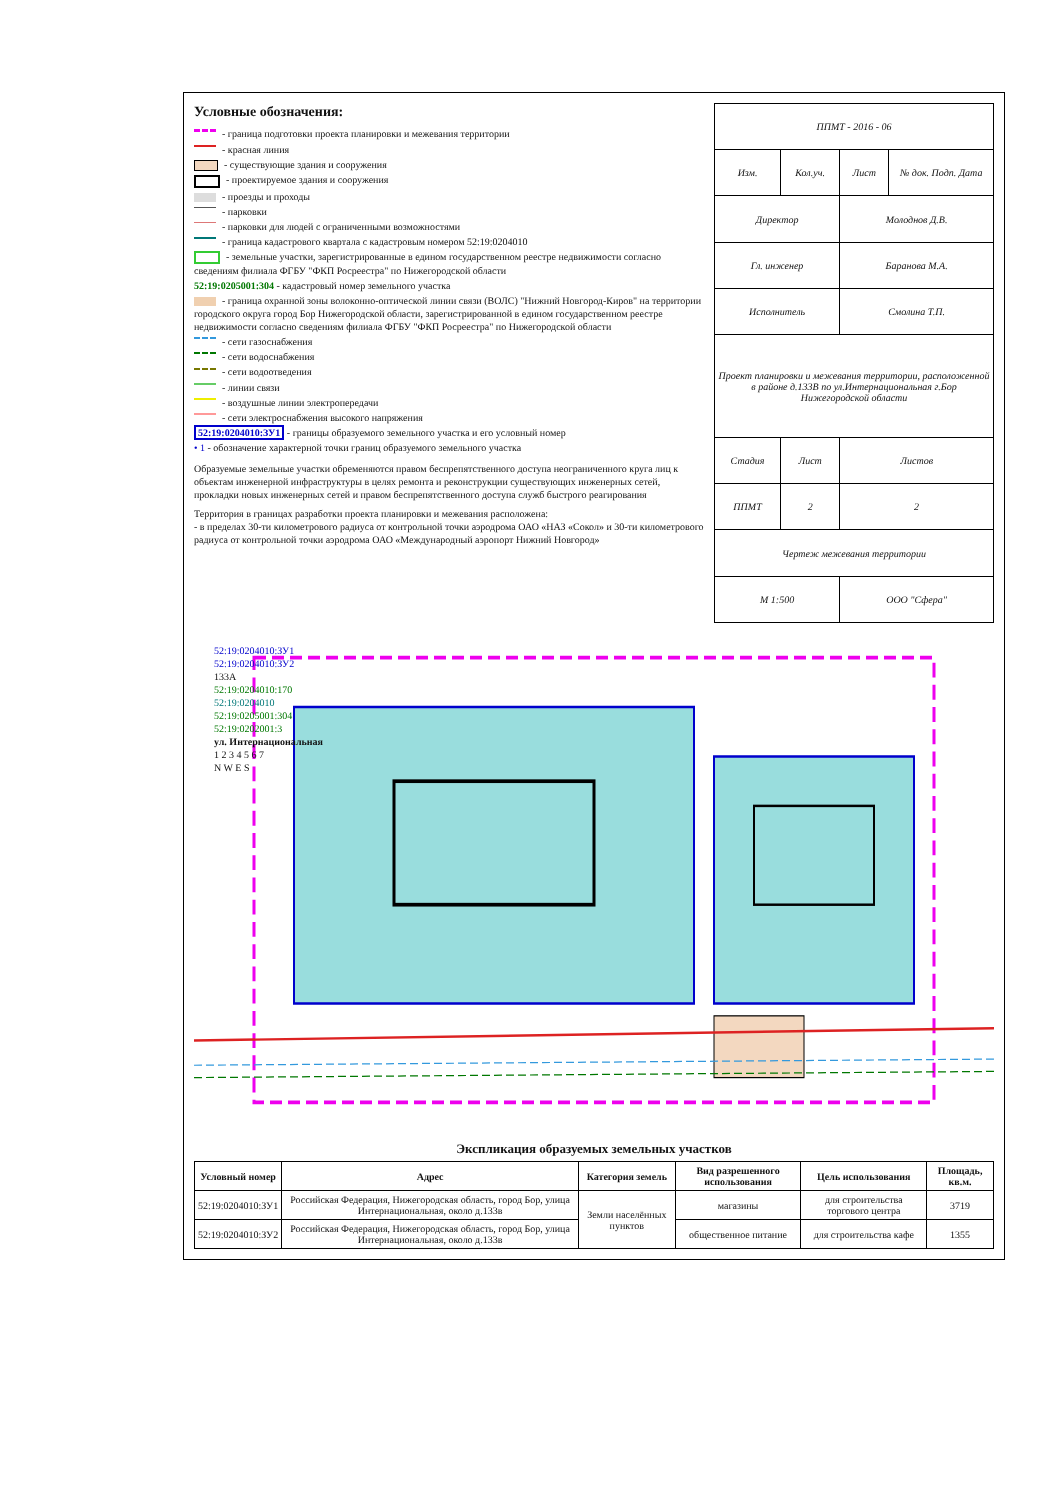Условные обозначения:
- граница подготовки проекта планировки и межевания территории
- красная линия
- существующие здания и сооружения
- проектируемое здания и сооружения
- проезды и проходы
- парковки
- парковки для людей с ограниченными возможностями
- граница кадастрового квартала с кадастровым номером 52:19:0204010
- земельные участки, зарегистрированные в едином государственном реестре недвижимости согласно сведениям филиала ФГБУ "ФКП Росреестра" по Нижегородской области
52:19:0205001:304 - кадастровый номер земельного участка
- граница охранной зоны волоконно-оптической линии связи (ВОЛС) "Нижний Новгород-Киров" на территории городского округа город Бор Нижегородской области, зарегистрированной в едином государственном реестре недвижимости согласно сведениям филиала ФГБУ "ФКП Росреестра" по Нижегородской области
- сети газоснабжения
- сети водоснабжения
- сети водоотведения
- линии связи
- воздушные линии электропередачи
- сети электроснабжения высокого напряжения
52:19:0204010:ЗУ1 - границы образуемого земельного участка и его условный номер
• 1 - обозначение характерной точки границ образуемого земельного участка
Образуемые земельные участки обременяются правом беспрепятственного доступа неограниченного круга лиц к объектам инженерной инфраструктуры в целях ремонта и реконструкции существующих инженерных сетей, прокладки новых инженерных сетей и правом беспрепятственного доступа служб быстрого реагирования
Территория в границах разработки проекта планировки и межевания расположена:
- в пределах 30-ти километрового радиуса от контрольной точки аэродрома ОАО «НАЗ «Сокол» и 30-ти километрового радиуса от контрольной точки аэродрома ОАО «Международный аэропорт Нижний Новгород»
| ППМТ - 2016 - 06 | | | |
| Изм. | Кол.уч. | Лист | № док. Подп. Дата |
| Директор | | Молоднов Д.В. | |
| Гл. инженер | | Баранова М.А. | |
| Исполнитель | | Смолина Т.П. | |
| Проект планировки и межевания территории, расположенной в районе д.133В по ул.Интернациональная г.Бор Нижегородской области | | | |
| Стадия | Лист | Листов | |
| ППМТ | 2 | 2 | |
| Чертеж межевания территории | | | |
| М 1:500 | | ООО "Сфера" | |
52:19:0204010:ЗУ1
52:19:0204010:ЗУ2
133А
52:19:0204010:170
52:19:0204010
52:19:0205001:304
52:19:0202001:3
ул. Интернациональная
1 2 3 4 5 6 7
N W E S
Экспликация образуемых земельных участков
| Условный номер | Адрес | Категория земель | Вид разрешенного использования | Цель использования | Площадь, кв.м. |
| --- | --- | --- | --- | --- | --- |
| 52:19:0204010:ЗУ1 | Российская Федерация, Нижегородская область, город Бор, улица Интернациональная, около д.133в | Земли населённых пунктов | магазины | для строительства торгового центра | 3719 |
| 52:19:0204010:ЗУ2 | Российская Федерация, Нижегородская область, город Бор, улица Интернациональная, около д.133в | | общественное питание | для строительства кафе | 1355 |